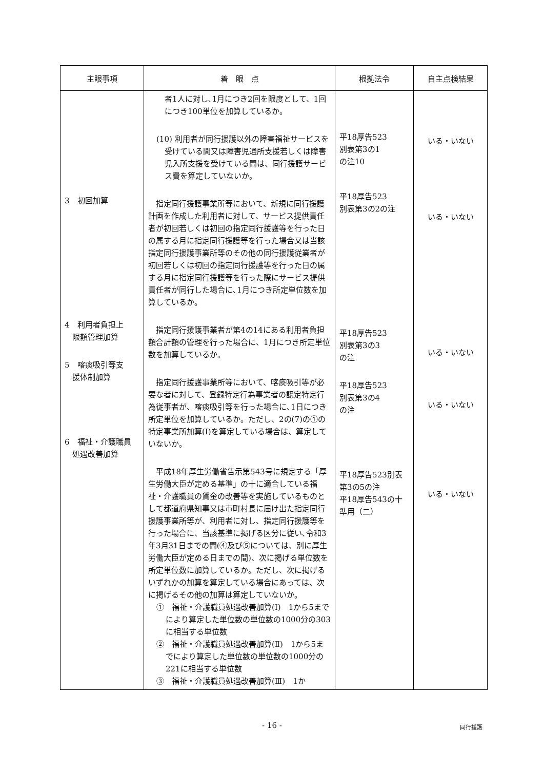| 主眼事項 | 着 眼 点 | 根拠法令 | 自主点検結果 |
| --- | --- | --- | --- |
| 3 初回加算 4 利用者負担上 限額管理加算 5 喀痰吸引等支 援体制加算 6 福祉・介護職員 処遇改善加算 | 者1人に対し､1月につき2回を限度として、1回につき100単位を加算しているか。 (10) 利用者が同行援護以外の障害福祉サービスを受けている間又は障害児通所支援若しくは障害児入所支援を受けている間は、同行援護サービス費を算定していないか。 指定同行援護事業所等において、新規に同行援護計画を作成した利用者に対して、サービス提供責任者が初回若しくは初回の指定同行援護等を行った日の属する月に指定同行援護等を行った場合又は当該指定同行援護事業所等のその他の同行援護従業者が初回若しくは初回の指定同行援護等を行った日の属する月に指定同行援護等を行った際にサービス提供責任者が同行した場合に､1月につき所定単位数を加算しているか。 指定同行援護事業者が第4の14にある利用者負担額合計額の管理を行った場合に、1月につき所定単位数を加算しているか。 指定同行援護事業所等において、喀痰吸引等が必要な者に対して、登録特定行為事業者の認定特定行為従事者が、喀痰吸引等を行った場合に､1日につき所定単位を加算しているか。ただし、2の(7)の①の特定事業所加算(Ⅰ)を算定している場合は、算定していないか。 平成18年厚生労働省告示第543号に規定する「厚生労働大臣が定める基準」の十に適合している福祉・介護職員の賃金の改善等を実施しているものとして都道府県知事又は市町村長に届け出た指定同行援護事業所等が、利用者に対し、指定同行援護等を行った場合に、当該基準に掲げる区分に従い､令和3年3月31日までの間(④及び⑤については、別に厚生労働大臣が定める日までの間)、次に掲げる単位数を所定単位数に加算しているか。ただし、次に掲げるいずれかの加算を算定している場合にあっては、次に掲げるその他の加算は算定していないか。 ① 福祉・介護職員処遇改善加算(Ⅰ) 1から5までにより算定した単位数の単位数の1000分の303に相当する単位数 ② 福祉・介護職員処遇改善加算(Ⅱ) 1から5までにより算定した単位数の単位数の1000分の221に相当する単位数 ③ 福祉・介護職員処遇改善加算(Ⅲ) 1か | 平18厚告523 別表第3の1 の注10 平18厚告523 別表第3の2の注 平18厚告523 別表第3の3 の注 平18厚告523 別表第3の4 の注 平18厚告523別表第3の5の注 平18厚告543の十準用（二） | いる・いない いる・いない いる・いない いる・いない いる・いない |
- 16 - 同行援護